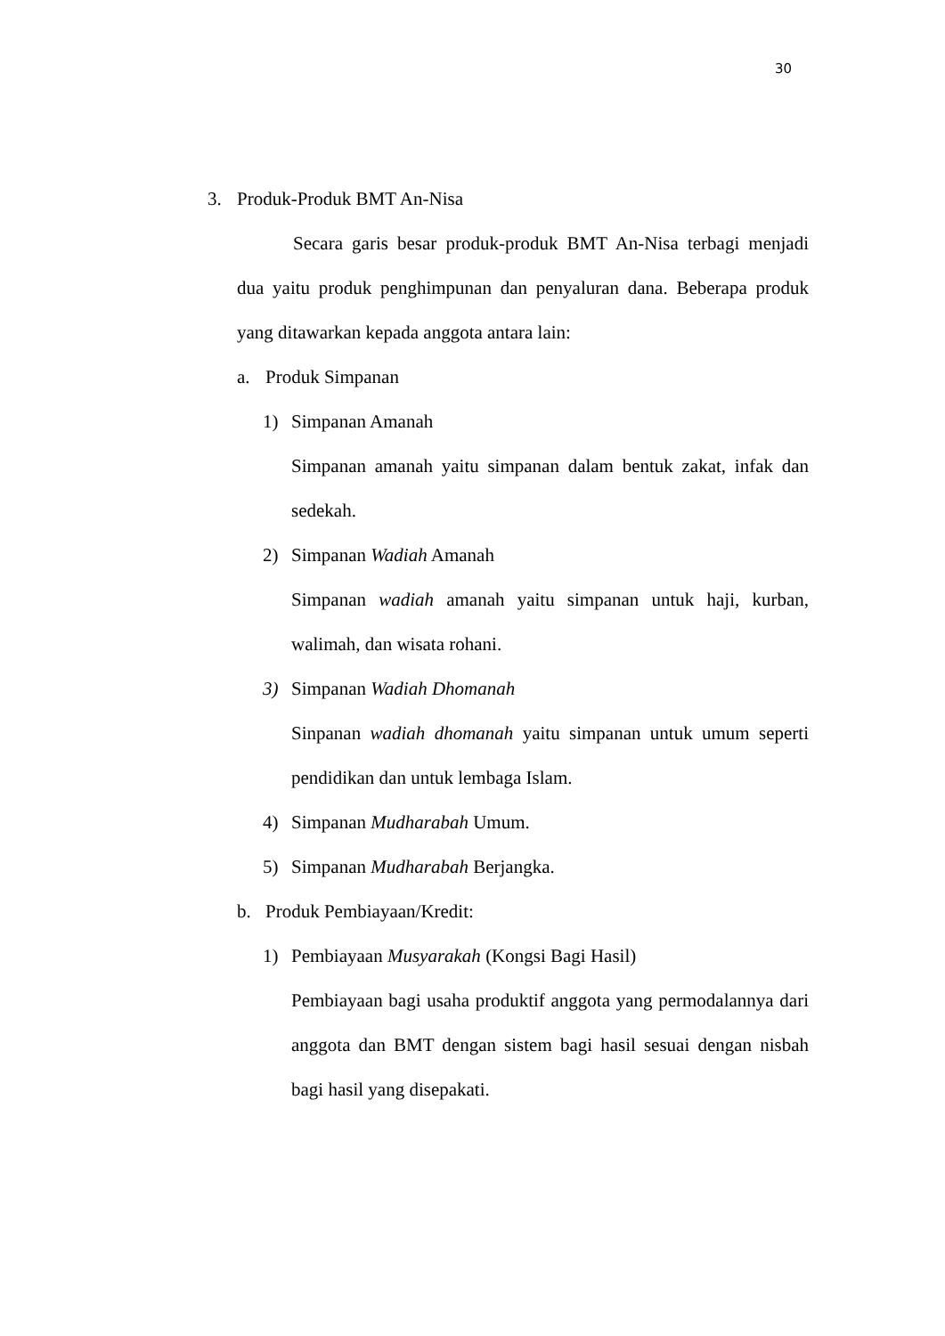30
3. Produk-Produk BMT An-Nisa
Secara garis besar produk-produk BMT An-Nisa terbagi menjadi dua yaitu produk penghimpunan dan penyaluran dana. Beberapa produk yang ditawarkan kepada anggota antara lain:
a. Produk Simpanan
1) Simpanan Amanah
Simpanan amanah yaitu simpanan dalam bentuk zakat, infak dan sedekah.
2) Simpanan Wadiah Amanah
Simpanan wadiah amanah yaitu simpanan untuk haji, kurban, walimah, dan wisata rohani.
3) Simpanan Wadiah Dhomanah
Sinpanan wadiah dhomanah yaitu simpanan untuk umum seperti pendidikan dan untuk lembaga Islam.
4) Simpanan Mudharabah Umum.
5) Simpanan Mudharabah Berjangka.
b. Produk Pembiayaan/Kredit:
1) Pembiayaan Musyarakah (Kongsi Bagi Hasil)
Pembiayaan bagi usaha produktif anggota yang permodalannya dari anggota dan BMT dengan sistem bagi hasil sesuai dengan nisbah bagi hasil yang disepakati.